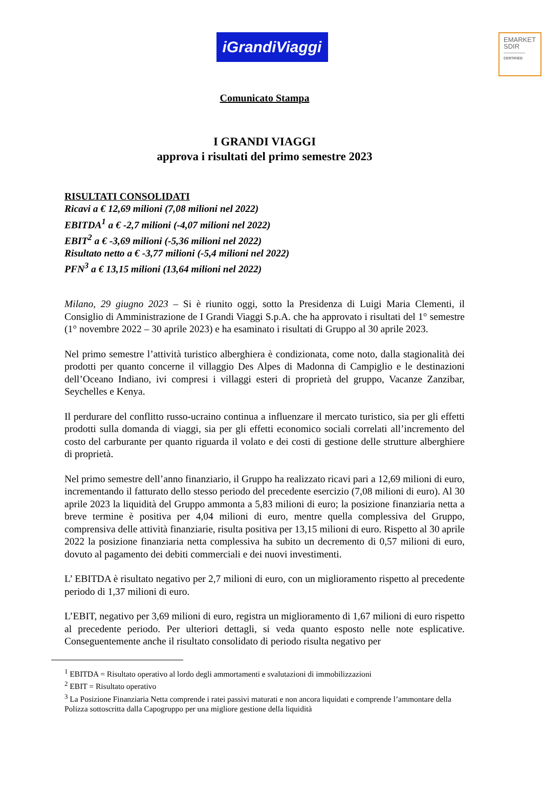EMARKET
SDIR
CERTIFIED
iGrandiViaggi
Comunicato Stampa
I GRANDI VIAGGI
approva i risultati del primo semestre 2023
RISULTATI CONSOLIDATI
Ricavi a € 12,69 milioni (7,08 milioni nel 2022)
EBITDA<sup>1</sup> a € -2,7 milioni (-4,07 milioni nel 2022)
EBIT<sup>2</sup> a € -3,69 milioni (-5,36 milioni nel 2022)
Risultato netto a € -3,77 milioni (-5,4 milioni nel 2022)
PFN<sup>3</sup> a € 13,15 milioni (13,64 milioni nel 2022)
Milano, 29 giugno 2023 – Si è riunito oggi, sotto la Presidenza di Luigi Maria Clementi, il Consiglio di Amministrazione de I Grandi Viaggi S.p.A. che ha approvato i risultati del 1° semestre (1° novembre 2022 – 30 aprile 2023) e ha esaminato i risultati di Gruppo al 30 aprile 2023.
Nel primo semestre l’attività turistico alberghiera è condizionata, come noto, dalla stagionalità dei prodotti per quanto concerne il villaggio Des Alpes di Madonna di Campiglio e le destinazioni dell’Oceano Indiano, ivi compresi i villaggi esteri di proprietà del gruppo, Vacanze Zanzibar, Seychelles e Kenya.
Il perdurare del conflitto russo-ucraino continua a influenzare il mercato turistico, sia per gli effetti prodotti sulla domanda di viaggi, sia per gli effetti economico sociali correlati all’incremento del costo del carburante per quanto riguarda il volato e dei costi di gestione delle strutture alberghiere di proprietà.
Nel primo semestre dell’anno finanziario, il Gruppo ha realizzato ricavi pari a 12,69 milioni di euro, incrementando il fatturato dello stesso periodo del precedente esercizio (7,08 milioni di euro). Al 30 aprile 2023 la liquidità del Gruppo ammonta a 5,83 milioni di euro; la posizione finanziaria netta a breve termine è positiva per 4,04 milioni di euro, mentre quella complessiva del Gruppo, comprensiva delle attività finanziarie, risulta positiva per 13,15 milioni di euro. Rispetto al 30 aprile 2022 la posizione finanziaria netta complessiva ha subito un decremento di 0,57 milioni di euro, dovuto al pagamento dei debiti commerciali e dei nuovi investimenti.
L’ EBITDA è risultato negativo per 2,7 milioni di euro, con un miglioramento rispetto al precedente periodo di 1,37 milioni di euro.
L’EBIT, negativo per 3,69 milioni di euro, registra un miglioramento di 1,67 milioni di euro rispetto al precedente periodo. Per ulteriori dettagli, si veda quanto esposto nelle note esplicative. Conseguentemente anche il risultato consolidato di periodo risulta negativo per
<sup>1</sup> EBITDA = Risultato operativo al lordo degli ammortamenti e svalutazioni di immobilizzazioni
<sup>2</sup> EBIT = Risultato operativo
<sup>3</sup> La Posizione Finanziaria Netta comprende i ratei passivi maturati e non ancora liquidati e comprende l’ammontare della Polizza sottoscritta dalla Capogruppo per una migliore gestione della liquidità